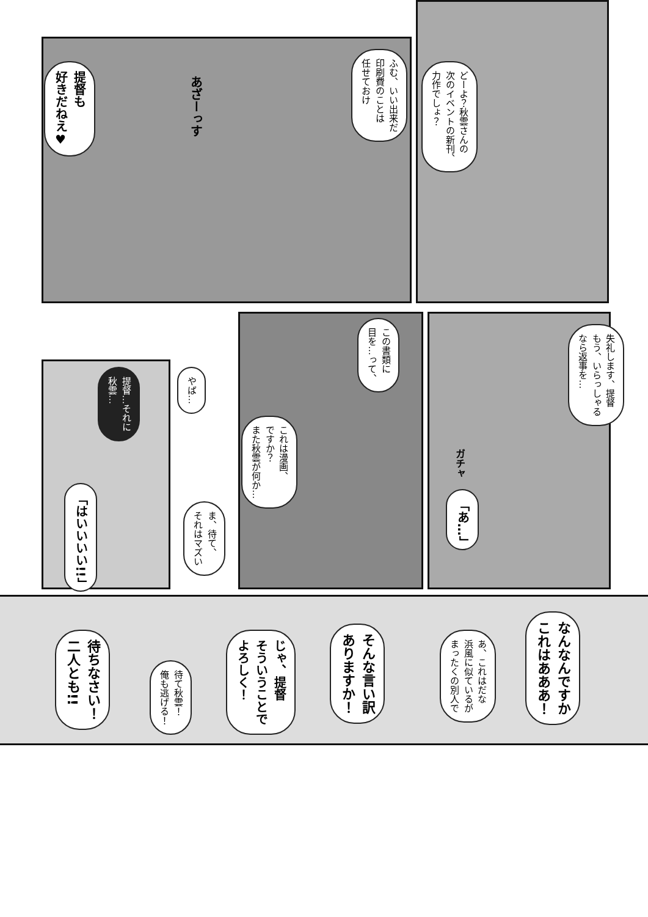どーよ？秋雲さんの
次のイベントの新刊、
力作でしょ？
ふむ、いい出来だ
印刷費のことは
任せておけ
あざーっす
提督も
好きだねえ♥
ガチャ
失礼します、提督
もう、いらっしゃる
なら返事を…
この書類に
目を…って、
やば…
提督…それに
秋雲…
これは漫画、
ですか？
また秋雲が何か…
「あ…」
「はいいいい!!」
ま、待て、
それはマズい
なんなんですか
これはあああ！
あ、これはだな
浜風に似ているが
まったくの別人で
そんな言い訳
ありますか！
じゃ、提督
そういうことで
よろしく！
待て秋雲！
俺も逃げる！
待ちなさい！
二人とも!!